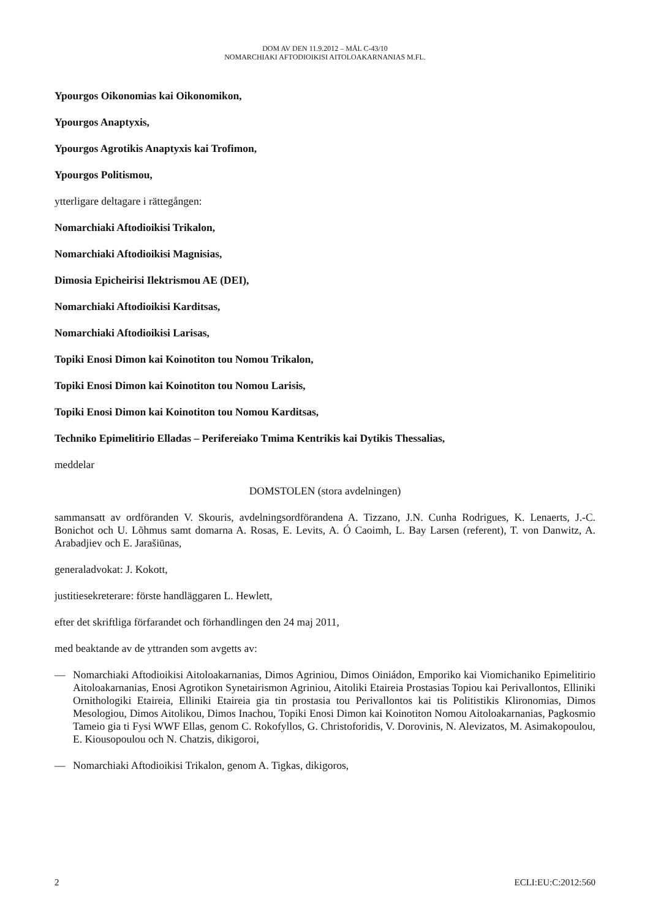DOM AV DEN 11.9.2012 – MÅL C-43/10
NOMARCHIAKI AFTODIOIKISI AITOLOAKARNANIAS M.FL.
Ypourgos Oikonomias kai Oikonomikon,
Ypourgos Anaptyxis,
Ypourgos Agrotikis Anaptyxis kai Trofimon,
Ypourgos Politismou,
ytterligare deltagare i rättegången:
Nomarchiaki Aftodioikisi Trikalon,
Nomarchiaki Aftodioikisi Magnisias,
Dimosia Epicheirisi Ilektrismou AE (DEI),
Nomarchiaki Aftodioikisi Karditsas,
Nomarchiaki Aftodioikisi Larisas,
Topiki Enosi Dimon kai Koinotiton tou Nomou Trikalon,
Topiki Enosi Dimon kai Koinotiton tou Nomou Larisis,
Topiki Enosi Dimon kai Koinotiton tou Nomou Karditsas,
Techniko Epimelitirio Elladas – Perifereiako Tmima Kentrikis kai Dytikis Thessalias,
meddelar
DOMSTOLEN (stora avdelningen)
sammansatt av ordföranden V. Skouris, avdelningsordförandena A. Tizzano, J.N. Cunha Rodrigues, K. Lenaerts, J.-C. Bonichot och U. Lõhmus samt domarna A. Rosas, E. Levits, A. Ó Caoimh, L. Bay Larsen (referent), T. von Danwitz, A. Arabadjiev och E. Jarašiūnas,
generaladvokat: J. Kokott,
justitiesekreterare: förste handläggaren L. Hewlett,
efter det skriftliga förfarandet och förhandlingen den 24 maj 2011,
med beaktande av de yttranden som avgetts av:
— Nomarchiaki Aftodioikisi Aitoloakarnanias, Dimos Agriniou, Dimos Oiniádon, Emporiko kai Viomichaniko Epimelitirio Aitoloakarnanias, Enosi Agrotikon Synetairismon Agriniou, Aitoliki Etaireia Prostasias Topiou kai Perivallontos, Elliniki Ornithologiki Etaireia, Elliniki Etaireia gia tin prostasia tou Perivallontos kai tis Politistikis Klironomias, Dimos Mesologiou, Dimos Aitolikou, Dimos Inachou, Topiki Enosi Dimon kai Koinotiton Nomou Aitoloakarnanias, Pagkosmio Tameio gia ti Fysi WWF Ellas, genom C. Rokofyllos, G. Christoforidis, V. Dorovinis, N. Alevizatos, M. Asimakopoulou, E. Kiousopoulou och N. Chatzis, dikigoroi,
— Nomarchiaki Aftodioikisi Trikalon, genom A. Tigkas, dikigoros,
2 ECLI:EU:C:2012:560